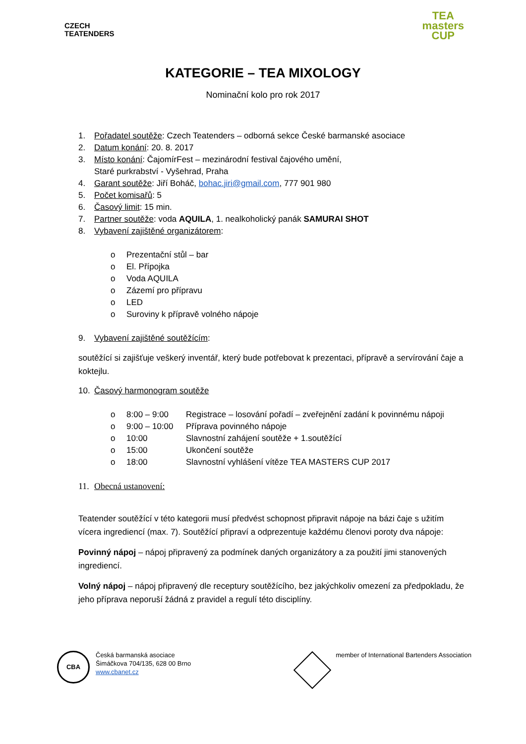CZECH
TEATENDERS
TEA
masters
CUP
KATEGORIE – TEA MIXOLOGY
Nominační kolo pro rok 2017
1. Pořadatel soutěže: Czech Teatenders – odborná sekce České barmanské asociace
2. Datum konání: 20. 8. 2017
3. Místo konání: ČajomírFest – mezinárodní festival čajového umění,
Staré purkrabství - Vyšehrad, Praha
4. Garant soutěže: Jiří Boháč, bohac.jiri@gmail.com, 777 901 980
5. Počet komisařů: 5
6. Časový limit: 15 min.
7. Partner soutěže: voda AQUILA, 1. nealkoholický panák SAMURAI SHOT
8. Vybavení zajištěné organizátorem:
o Prezentační stůl – bar
o El. Přípojka
o Voda AQUILA
o Zázemí pro přípravu
o LED
o Suroviny k přípravě volného nápoje
9. Vybavení zajištěné soutěžícím:
soutěžící si zajišťuje veškerý inventář, který bude potřebovat k prezentaci, přípravě a servírování čaje a koktejlu.
10. Časový harmonogram soutěže
o 8:00 – 9:00 Registrace – losování pořadí – zveřejnění zadání k povinnému nápoji
o 9:00 – 10:00 Příprava povinného nápoje
o 10:00 Slavnostní zahájení soutěže + 1.soutěžící
o 15:00 Ukončení soutěže
o 18:00 Slavnostní vyhlášení vítěze TEA MASTERS CUP 2017
11. Obecná ustanovení:
Teatender soutěžící v této kategorii musí předvést schopnost připravit nápoje na bázi čaje s užitím vícera ingrediencí (max. 7). Soutěžící připraví a odprezentuje každému členovi poroty dva nápoje:
Povinný nápoj – nápoj připravený za podmínek daných organizátory a za použití jimi stanovených ingrediencí.
Volný nápoj – nápoj připravený dle receptury soutěžícího, bez jakýchkoliv omezení za předpokladu, že jeho příprava neporuší žádná z pravidel a regulí této disciplíny.
CBA
Česká barmanská asociace
Šimáčkova 704/135, 628 00 Brno
www.cbanet.cz
member of International Bartenders Association